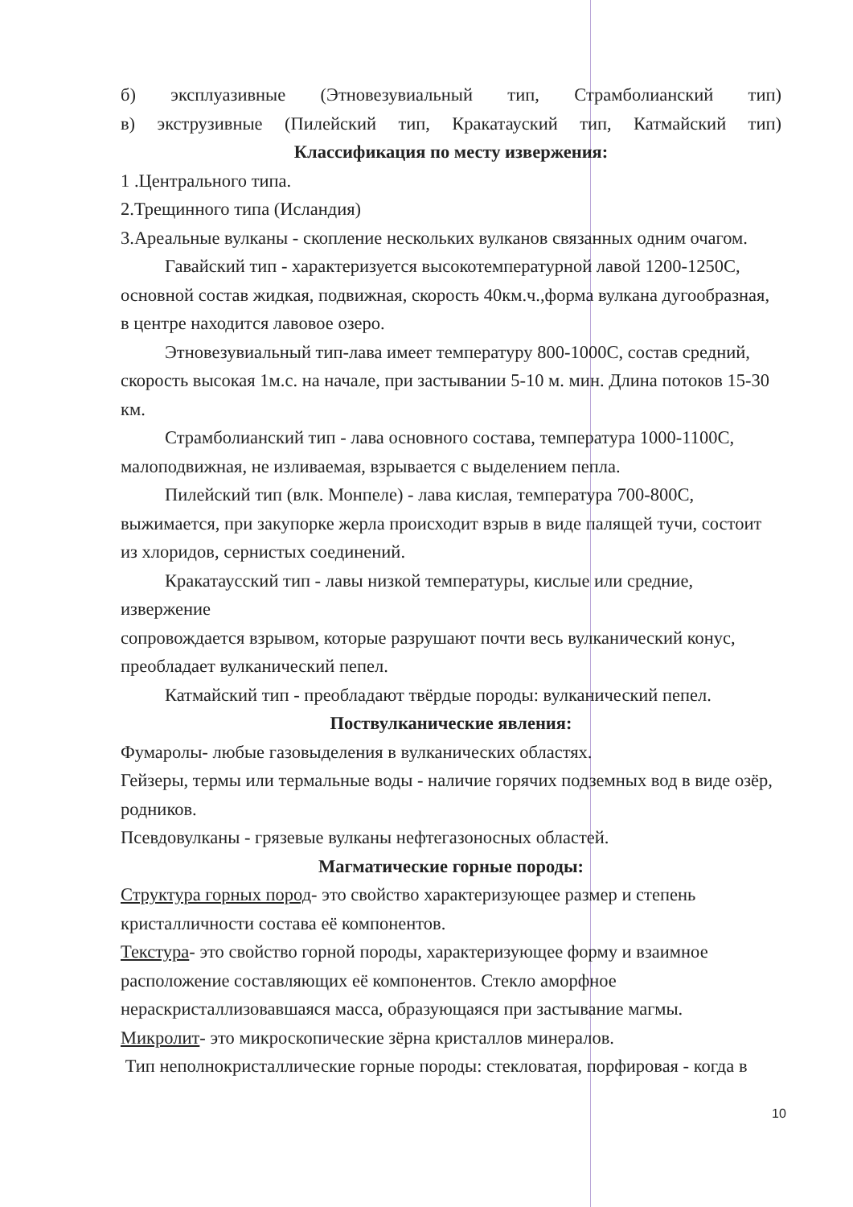б) эксплуазивные (Этновезувиальный тип, Страмболианский тип)
в) экструзивные (Пилейский тип, Кракатауский тип, Катмайский тип)
Классификация по месту извержения:
1 .Центрального типа.
2.Трещинного типа (Исландия)
3.Ареальные вулканы - скопление нескольких вулканов связанных одним очагом.
Гавайский тип - характеризуется высокотемпературной лавой 1200-1250С, основной состав жидкая, подвижная, скорость 40км.ч.,форма вулкана дугообразная, в центре находится лавовое озеро.
Этновезувиальный тип-лава имеет температуру 800-1000С, состав средний, скорость высокая 1м.с. на начале, при застывании 5-10 м. мин. Длина потоков 15-30 км.
Страмболианский тип - лава основного состава, температура 1000-1100С,
малоподвижная, не изливаемая, взрывается с выделением пепла.
Пилейский тип (влк. Монпеле) - лава кислая, температура 700-800С, выжимается, при закупорке жерла происходит взрыв в виде палящей тучи, состоит из хлоридов, сернистых соединений.
Кракатаусский тип - лавы низкой температуры, кислые или средние, извержение
сопровождается взрывом, которые разрушают почти весь вулканический конус,
преобладает вулканический пепел.
Катмайский тип - преобладают твёрдые породы: вулканический пепел.
Поствулканические явления:
Фумаролы- любые газовыделения в вулканических областях.
Гейзеры, термы или термальные воды - наличие горячих подземных вод в виде озёр, родников.
Псевдовулканы - грязевые вулканы нефтегазоносных областей.
Магматические горные породы:
Структура горных пород- это свойство характеризующее размер и степень кристалличности состава её компонентов.
Текстура- это свойство горной породы, характеризующее форму и взаимное расположение составляющих её компонентов. Стекло аморфное нераскристаллизовавшаяся масса, образующаяся при застывание магмы.
Микролит- это микроскопические зёрна кристаллов минералов.
Тип неполнокристаллические горные породы: стекловатая, порфировая - когда в
10